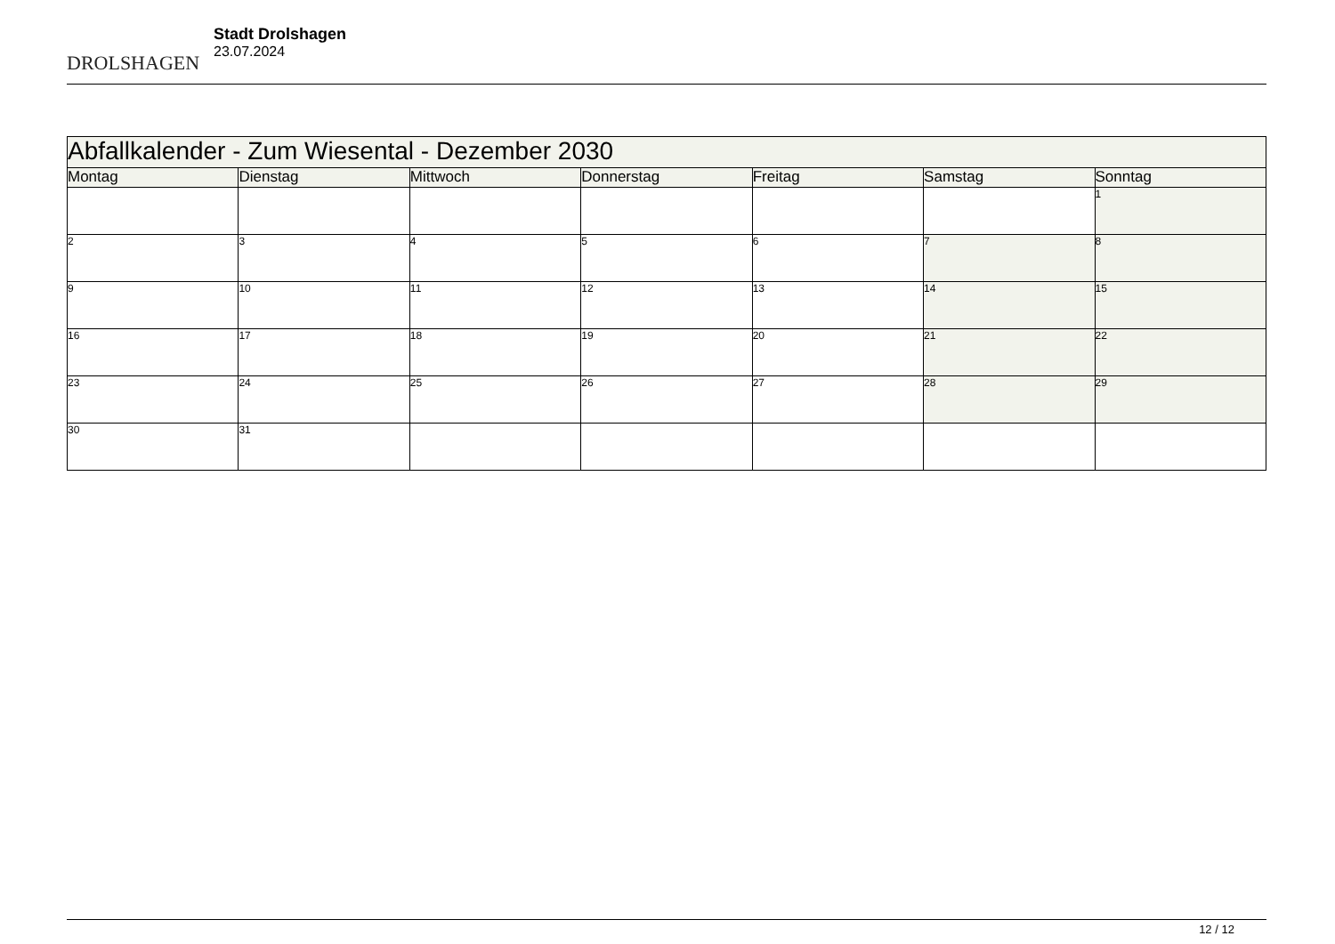DROLSHAGEN
Stadt Drolshagen
23.07.2024
| Abfallkalender - Zum Wiesental - Dezember 2030 | | | | | | |
| --- | --- | --- | --- | --- | --- | --- |
| Montag | Dienstag | Mittwoch | Donnerstag | Freitag | Samstag | Sonntag |
| | | | | | | 1 |
| 2 | 3 | 4 | 5 | 6 | 7 | 8 |
| 9 | 10 | 11 | 12 | 13 | 14 | 15 |
| 16 | 17 | 18 | 19 | 20 | 21 | 22 |
| 23 | 24 | 25 | 26 | 27 | 28 | 29 |
| 30 | 31 | | | | | |
12 / 12